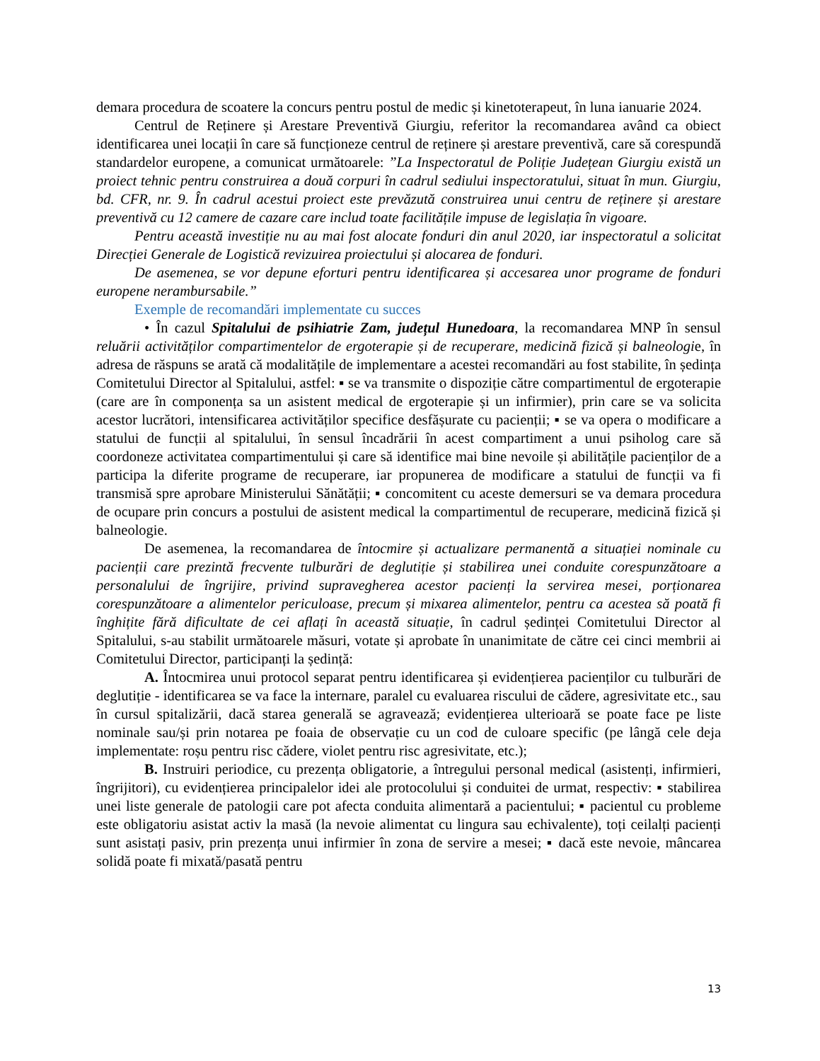demara procedura de scoatere la concurs pentru postul de medic și kinetoterapeut, în luna ianuarie 2024.
Centrul de Reținere și Arestare Preventivă Giurgiu, referitor la recomandarea având ca obiect identificarea unei locații în care să funcționeze centrul de reținere și arestare preventivă, care să corespundă standardelor europene, a comunicat următoarele: ”La Inspectoratul de Poliție Județean Giurgiu există un proiect tehnic pentru construirea a două corpuri în cadrul sediului inspectoratului, situat în mun. Giurgiu, bd. CFR, nr. 9. În cadrul acestui proiect este prevăzută construirea unui centru de reținere și arestare preventivă cu 12 camere de cazare care includ toate facilitățile impuse de legislația în vigoare.
Pentru această investiție nu au mai fost alocate fonduri din anul 2020, iar inspectoratul a solicitat Direcției Generale de Logistică revizuirea proiectului și alocarea de fonduri.
De asemenea, se vor depune eforturi pentru identificarea și accesarea unor programe de fonduri europene nerambursabile.”
Exemple de recomandări implementate cu succes
• În cazul Spitalului de psihiatrie Zam, județul Hunedoara, la recomandarea MNP în sensul reluării activităților compartimentelor de ergoterapie și de recuperare, medicină fizică și balneologie, în adresa de răspuns se arată că modalitățile de implementare a acestei recomandări au fost stabilite, în ședința Comitetului Director al Spitalului, astfel: ▪ se va transmite o dispoziție către compartimentul de ergoterapie (care are în componența sa un asistent medical de ergoterapie și un infirmier), prin care se va solicita acestor lucrători, intensificarea activităților specifice desfășurate cu pacienții; ▪ se va opera o modificare a statului de funcții al spitalului, în sensul încadrării în acest compartiment a unui psiholog care să coordoneze activitatea compartimentului și care să identifice mai bine nevoile și abilitățile pacienților de a participa la diferite programe de recuperare, iar propunerea de modificare a statului de funcții va fi transmisă spre aprobare Ministerului Sănătății; ▪ concomitent cu aceste demersuri se va demara procedura de ocupare prin concurs a postului de asistent medical la compartimentul de recuperare, medicină fizică și balneologie.
De asemenea, la recomandarea de întocmire și actualizare permanentă a situației nominale cu pacienții care prezintă frecvente tulburări de deglutiție și stabilirea unei conduite corespunzătoare a personalului de îngrijire, privind supravegherea acestor pacienți la servirea mesei, porționarea corespunzătoare a alimentelor periculoase, precum și mixarea alimentelor, pentru ca acestea să poată fi înghițite fără dificultate de cei aflați în această situație, în cadrul ședinței Comitetului Director al Spitalului, s-au stabilit următoarele măsuri, votate și aprobate în unanimitate de către cei cinci membrii ai Comitetului Director, participanți la ședință:
A. Întocmirea unui protocol separat pentru identificarea și evidențierea pacienților cu tulburări de deglutiție - identificarea se va face la internare, paralel cu evaluarea riscului de cădere, agresivitate etc., sau în cursul spitalizării, dacă starea generală se agravează; evidențierea ulterioară se poate face pe liste nominale sau/și prin notarea pe foaia de observație cu un cod de culoare specific (pe lângă cele deja implementate: roșu pentru risc cădere, violet pentru risc agresivitate, etc.);
B. Instruiri periodice, cu prezența obligatorie, a întregului personal medical (asistenți, infirmieri, îngrijitori), cu evidențierea principalelor idei ale protocolului și conduitei de urmat, respectiv: ▪ stabilirea unei liste generale de patologii care pot afecta conduita alimentară a pacientului; ▪ pacientul cu probleme este obligatoriu asistat activ la masă (la nevoie alimentat cu lingura sau echivalente), toți ceilalți pacienți sunt asistați pasiv, prin prezența unui infirmier în zona de servire a mesei; ▪ dacă este nevoie, mâncarea solidă poate fi mixată/pasată pentru
13